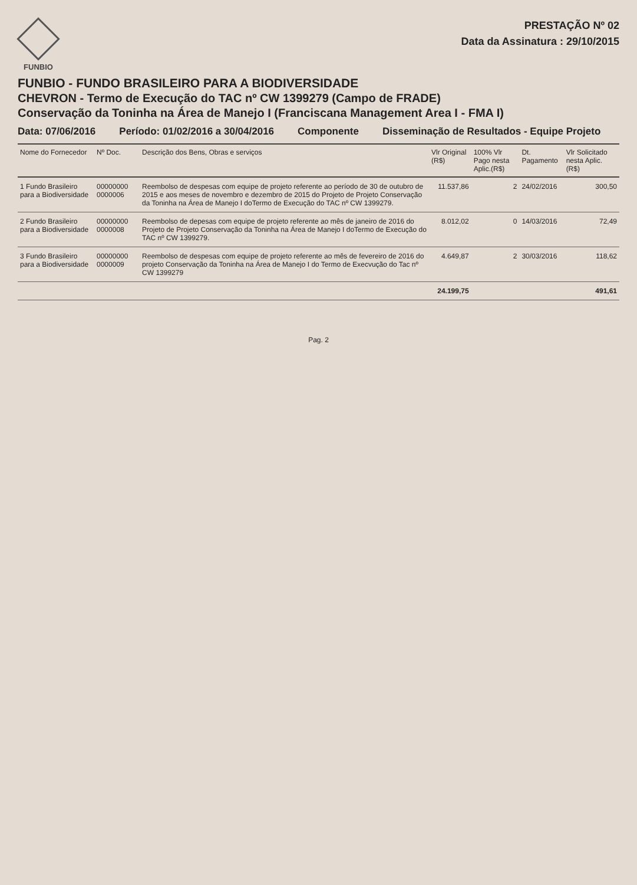FUNBIO
PRESTAÇÃO Nº 02
Data da Assinatura : 29/10/2015
FUNBIO - FUNDO BRASILEIRO PARA A BIODIVERSIDADE
CHEVRON - Termo de Execução do TAC nº CW 1399279 (Campo de FRADE)
Conservação da Toninha na Área de Manejo I (Franciscana Management Area I - FMA I)
Data: 07/06/2016 Período: 01/02/2016 a 30/04/2016 Componente Disseminação de Resultados - Equipe Projeto
| Nome do Fornecedor | Nº Doc. | Descrição dos Bens, Obras e serviços | Vlr Original (R$) | 100% Vlr Pago nesta Aplic.(R$) | Dt. Pagamento | Vlr Solicitado nesta Aplic. (R$) |
| --- | --- | --- | --- | --- | --- | --- |
| 1 Fundo Brasileiro para a Biodiversidade | 00000000 0000006 | Reembolso de despesas com equipe de projeto referente ao período de 30 de outubro de 2015 e aos meses de novembro e dezembro de 2015 do Projeto de Projeto Conservação da Toninha na Área de Manejo I doTermo de Execução do TAC nº CW 1399279. | 11.537,86 | 2 | 24/02/2016 | 300,50 |
| 2 Fundo Brasileiro para a Biodiversidade | 00000000 0000008 | Reembolso de depesas com equipe de projeto referente ao mês de janeiro de 2016 do Projeto de Projeto Conservação da Toninha na Área de Manejo I doTermo de Execução do TAC nº CW 1399279. | 8.012,02 | 0 | 14/03/2016 | 72,49 |
| 3 Fundo Brasileiro para a Biodiversidade | 00000000 0000009 | Reembolso de despesas com equipe de projeto referente ao mês de fevereiro de 2016 do projeto Conservação da Toninha na Área de Manejo I do Termo de Execvução do Tac nº CW 1399279 | 4.649,87 | 2 | 30/03/2016 | 118,62 |
| | | | 24.199,75 | | | 491,61 |
Pag. 2